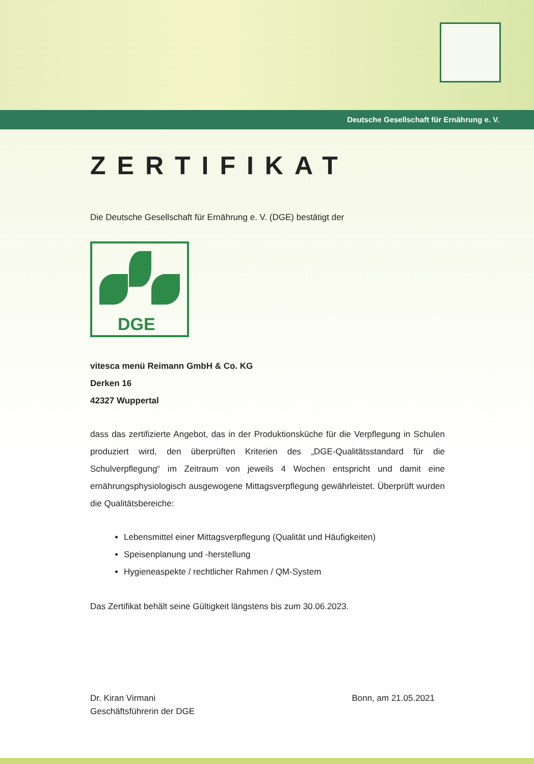Deutsche Gesellschaft für Ernährung e. V.
ZERTIFIKAT
Die Deutsche Gesellschaft für Ernährung e. V. (DGE) bestätigt der
DGE
vitesca menü Reimann GmbH & Co. KG
Derken 16
42327 Wuppertal
dass das zertifizierte Angebot, das in der Produktionsküche für die Verpflegung in Schulen produziert wird, den überprüften Kriterien des „DGE-Qualitätsstandard für die Schulverpflegung“ im Zeitraum von jeweils 4 Wochen entspricht und damit eine ernährungsphysiologisch ausgewogene Mittagsverpflegung gewährleistet. Überprüft wurden die Qualitätsbereiche:
Lebensmittel einer Mittagsverpflegung (Qualität und Häufigkeiten)
Speisenplanung und -herstellung
Hygieneaspekte / rechtlicher Rahmen / QM-System
Das Zertifikat behält seine Gültigkeit längstens bis zum 30.06.2023.
Dr. Kiran Virmani
Geschäftsführerin der DGE
Bonn, am 21.05.2021